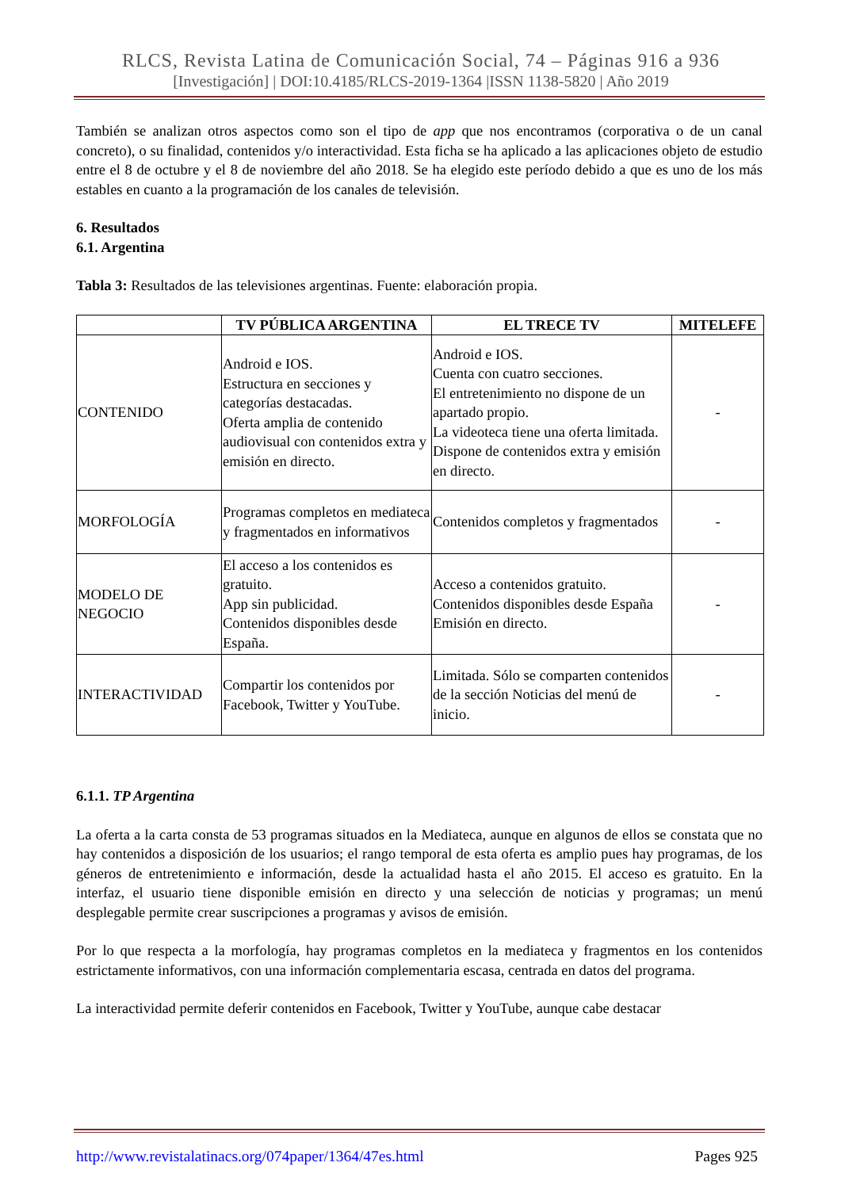RLCS, Revista Latina de Comunicación Social, 74 – Páginas 916 a 936
[Investigación] | DOI:10.4185/RLCS-2019-1364 |ISSN 1138-5820 | Año 2019
También se analizan otros aspectos como son el tipo de app que nos encontramos (corporativa o de un canal concreto), o su finalidad, contenidos y/o interactividad. Esta ficha se ha aplicado a las aplicaciones objeto de estudio entre el 8 de octubre y el 8 de noviembre del año 2018. Se ha elegido este período debido a que es uno de los más estables en cuanto a la programación de los canales de televisión.
6. Resultados
6.1. Argentina
Tabla 3: Resultados de las televisiones argentinas. Fuente: elaboración propia.
| | TV PÚBLICA ARGENTINA | EL TRECE TV | MITELEFE |
| --- | --- | --- | --- |
| CONTENIDO | Android e IOS. Estructura en secciones y categorías destacadas. Oferta amplia de contenido audiovisual con contenidos extra y emisión en directo. | Android e IOS. Cuenta con cuatro secciones. El entretenimiento no dispone de un apartado propio. La videoteca tiene una oferta limitada. Dispone de contenidos extra y emisión en directo. | - |
| MORFOLOGÍA | Programas completos en mediateca y fragmentados en informativos | Contenidos completos y fragmentados | - |
| MODELO DE NEGOCIO | El acceso a los contenidos es gratuito. App sin publicidad. Contenidos disponibles desde España. | Acceso a contenidos gratuito. Contenidos disponibles desde España Emisión en directo. | - |
| INTERACTIVIDAD | Compartir los contenidos por Facebook, Twitter y YouTube. | Limitada. Sólo se comparten contenidos de la sección Noticias del menú de inicio. | - |
6.1.1. TP Argentina
La oferta a la carta consta de 53 programas situados en la Mediateca, aunque en algunos de ellos se constata que no hay contenidos a disposición de los usuarios; el rango temporal de esta oferta es amplio pues hay programas, de los géneros de entretenimiento e información, desde la actualidad hasta el año 2015. El acceso es gratuito. En la interfaz, el usuario tiene disponible emisión en directo y una selección de noticias y programas; un menú desplegable permite crear suscripciones a programas y avisos de emisión.
Por lo que respecta a la morfología, hay programas completos en la mediateca y fragmentos en los contenidos estrictamente informativos, con una información complementaria escasa, centrada en datos del programa.
La interactividad permite deferir contenidos en Facebook, Twitter y YouTube, aunque cabe destacar
http://www.revistalatinacs.org/074paper/1364/47es.html Pages 925